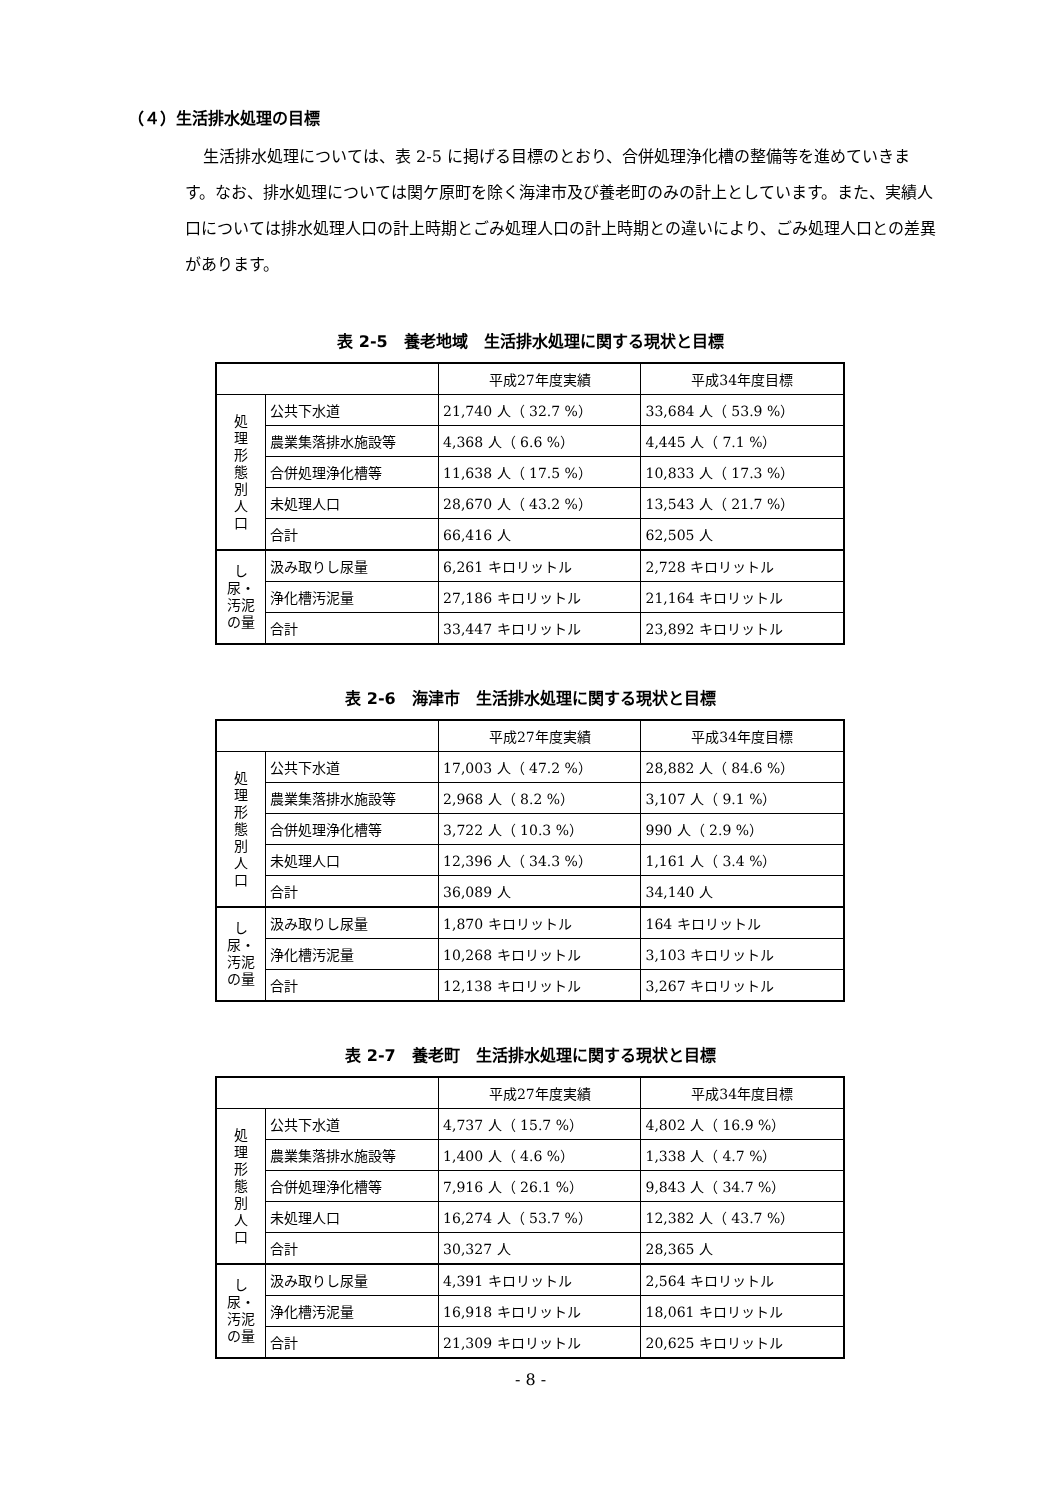（４）生活排水処理の目標
生活排水処理については、表 2-5 に掲げる目標のとおり、合併処理浄化槽の整備等を進めていきます。なお、排水処理については関ケ原町を除く海津市及び養老町のみの計上としています。また、実績人口については排水処理人口の計上時期とごみ処理人口の計上時期との違いにより、ごみ処理人口との差異があります。
表 2-5　養老地域　生活排水処理に関する現状と目標
| | | 平成27年度実績 | 平成34年度目標 |
| 処 理 形 態 別 人 口 | 公共下水道 | 21,740 人（ 32.7 %） | 33,684 人（ 53.9 %） |
| | 農業集落排水施設等 | 4,368 人（ 6.6 %） | 4,445 人（ 7.1 %） |
| | 合併処理浄化槽等 | 11,638 人（ 17.5 %） | 10,833 人（ 17.3 %） |
| | 未処理人口 | 28,670 人（ 43.2 %） | 13,543 人（ 21.7 %） |
| | 合計 | 66,416 人 | 62,505 人 |
| し尿・ 汚泥の量 | 汲み取りし尿量 | 6,261 キロリットル | 2,728 キロリットル |
| | 浄化槽汚泥量 | 27,186 キロリットル | 21,164 キロリットル |
| | 合計 | 33,447 キロリットル | 23,892 キロリットル |
表 2-6　海津市　生活排水処理に関する現状と目標
| | | 平成27年度実績 | 平成34年度目標 |
| 処 理 形 態 別 人 口 | 公共下水道 | 17,003 人（ 47.2 %） | 28,882 人（ 84.6 %） |
| | 農業集落排水施設等 | 2,968 人（ 8.2 %） | 3,107 人（ 9.1 %） |
| | 合併処理浄化槽等 | 3,722 人（ 10.3 %） | 990 人（ 2.9 %） |
| | 未処理人口 | 12,396 人（ 34.3 %） | 1,161 人（ 3.4 %） |
| | 合計 | 36,089 人 | 34,140 人 |
| し尿・ 汚泥の量 | 汲み取りし尿量 | 1,870 キロリットル | 164 キロリットル |
| | 浄化槽汚泥量 | 10,268 キロリットル | 3,103 キロリットル |
| | 合計 | 12,138 キロリットル | 3,267 キロリットル |
表 2-7　養老町　生活排水処理に関する現状と目標
| | | 平成27年度実績 | 平成34年度目標 |
| 処 理 形 態 別 人 口 | 公共下水道 | 4,737 人（ 15.7 %） | 4,802 人（ 16.9 %） |
| | 農業集落排水施設等 | 1,400 人（ 4.6 %） | 1,338 人（ 4.7 %） |
| | 合併処理浄化槽等 | 7,916 人（ 26.1 %） | 9,843 人（ 34.7 %） |
| | 未処理人口 | 16,274 人（ 53.7 %） | 12,382 人（ 43.7 %） |
| | 合計 | 30,327 人 | 28,365 人 |
| し尿・ 汚泥の量 | 汲み取りし尿量 | 4,391 キロリットル | 2,564 キロリットル |
| | 浄化槽汚泥量 | 16,918 キロリットル | 18,061 キロリットル |
| | 合計 | 21,309 キロリットル | 20,625 キロリットル |
- 8 -